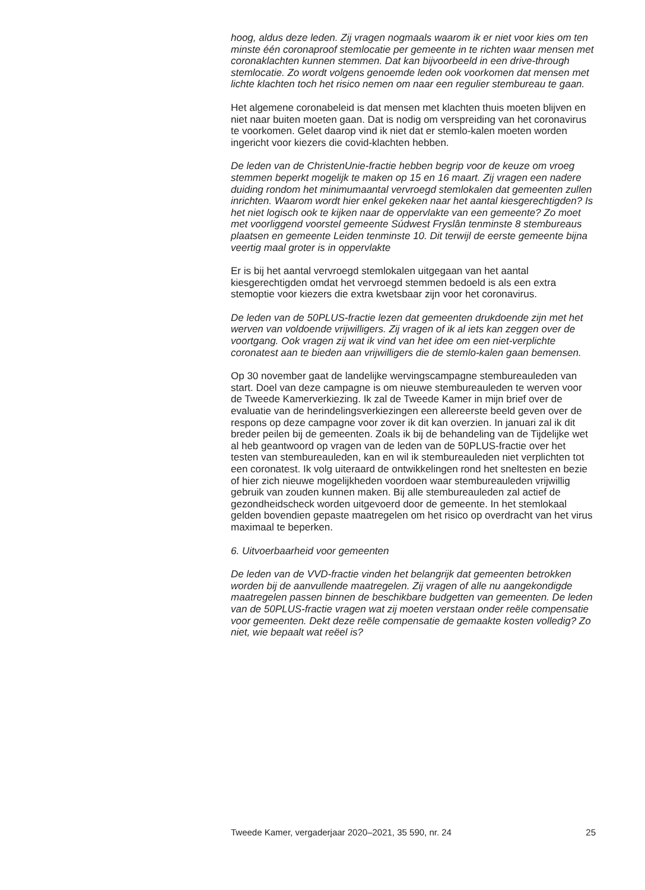hoog, aldus deze leden. Zij vragen nogmaals waarom ik er niet voor kies om ten minste één coronaproof stemlocatie per gemeente in te richten waar mensen met coronaklachten kunnen stemmen. Dat kan bijvoorbeeld in een drive-through stemlocatie. Zo wordt volgens genoemde leden ook voorkomen dat mensen met lichte klachten toch het risico nemen om naar een regulier stembureau te gaan.
Het algemene coronabeleid is dat mensen met klachten thuis moeten blijven en niet naar buiten moeten gaan. Dat is nodig om verspreiding van het coronavirus te voorkomen. Gelet daarop vind ik niet dat er stemlo-kalen moeten worden ingericht voor kiezers die covid-klachten hebben.
De leden van de ChristenUnie-fractie hebben begrip voor de keuze om vroeg stemmen beperkt mogelijk te maken op 15 en 16 maart. Zij vragen een nadere duiding rondom het minimumaantal vervroegd stemlokalen dat gemeenten zullen inrichten. Waarom wordt hier enkel gekeken naar het aantal kiesgerechtigden? Is het niet logisch ook te kijken naar de oppervlakte van een gemeente? Zo moet met voorliggend voorstel gemeente Súdwest Fryslân tenminste 8 stembureaus plaatsen en gemeente Leiden tenminste 10. Dit terwijl de eerste gemeente bijna veertig maal groter is in oppervlakte
Er is bij het aantal vervroegd stemlokalen uitgegaan van het aantal kiesgerechtigden omdat het vervroegd stemmen bedoeld is als een extra stemoptie voor kiezers die extra kwetsbaar zijn voor het coronavirus.
De leden van de 50PLUS-fractie lezen dat gemeenten drukdoende zijn met het werven van voldoende vrijwilligers. Zij vragen of ik al iets kan zeggen over de voortgang. Ook vragen zij wat ik vind van het idee om een niet-verplichte coronatest aan te bieden aan vrijwilligers die de stemlo-kalen gaan bemensen.
Op 30 november gaat de landelijke wervingscampagne stembureauleden van start. Doel van deze campagne is om nieuwe stembureauleden te werven voor de Tweede Kamerverkiezing. Ik zal de Tweede Kamer in mijn brief over de evaluatie van de herindelingsverkiezingen een allereerste beeld geven over de respons op deze campagne voor zover ik dit kan overzien. In januari zal ik dit breder peilen bij de gemeenten. Zoals ik bij de behandeling van de Tijdelijke wet al heb geantwoord op vragen van de leden van de 50PLUS-fractie over het testen van stembureauleden, kan en wil ik stembureauleden niet verplichten tot een coronatest. Ik volg uiteraard de ontwikkelingen rond het sneltesten en bezie of hier zich nieuwe mogelijkheden voordoen waar stembureauleden vrijwillig gebruik van zouden kunnen maken. Bij alle stembureauleden zal actief de gezondheidscheck worden uitgevoerd door de gemeente. In het stemlokaal gelden bovendien gepaste maatregelen om het risico op overdracht van het virus maximaal te beperken.
6. Uitvoerbaarheid voor gemeenten
De leden van de VVD-fractie vinden het belangrijk dat gemeenten betrokken worden bij de aanvullende maatregelen. Zij vragen of alle nu aangekondigde maatregelen passen binnen de beschikbare budgetten van gemeenten. De leden van de 50PLUS-fractie vragen wat zij moeten verstaan onder reële compensatie voor gemeenten. Dekt deze reële compensatie de gemaakte kosten volledig? Zo niet, wie bepaalt wat reëel is?
Tweede Kamer, vergaderjaar 2020–2021, 35 590, nr. 24 25